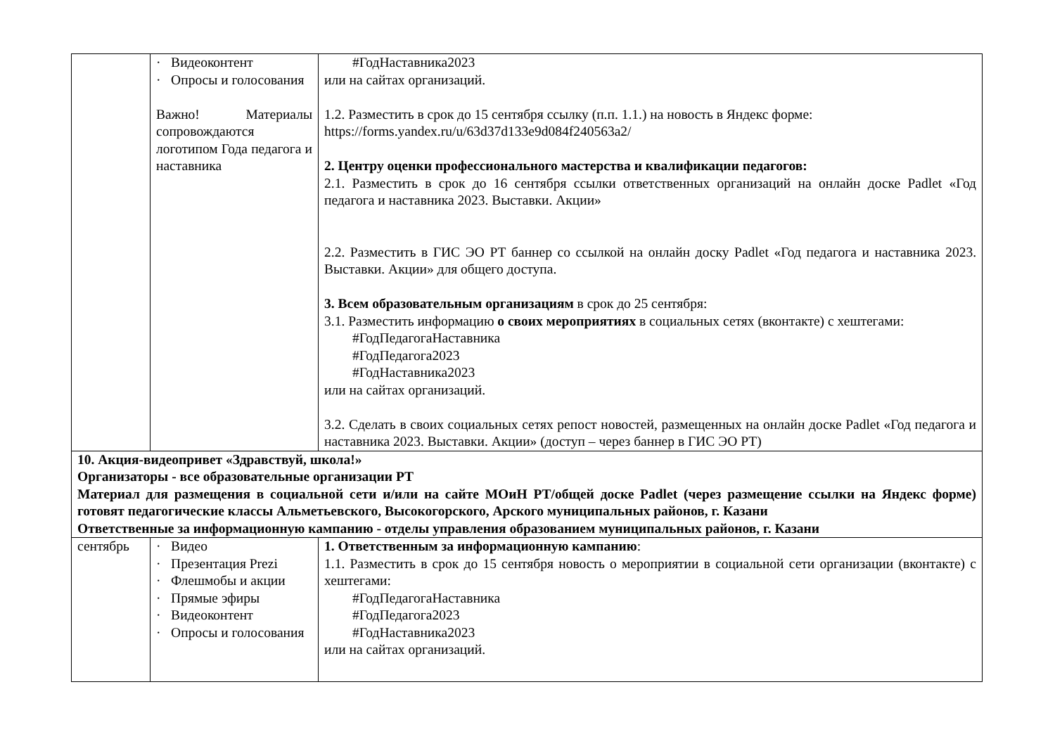| | · Видеоконтент · Опросы и голосования Важно! Материалы сопровождаются логотипом Года педагога и наставника | #ГодНаставника2023 или на сайтах организаций. 1.2. Разместить в срок до 15 сентября ссылку (п.п. 1.1.) на новость в Яндекс форме: https://forms.yandex.ru/u/63d37d133e9d084f240563a2/ 2. Центру оценки профессионального мастерства и квалификации педагогов: 2.1. Разместить в срок до 16 сентября ссылки ответственных организаций на онлайн доске Padlet «Год педагога и наставника 2023. Выставки. Акции» 2.2. Разместить в ГИС ЭО РТ баннер со ссылкой на онлайн доску Padlet «Год педагога и наставника 2023. Выставки. Акции» для общего доступа. 3. Всем образовательным организациям в срок до 25 сентября: 3.1. Разместить информацию о своих мероприятиях в социальных сетях (вконтакте) с хештегами: #ГодПедагогаНаставника #ГодПедагога2023 #ГодНаставника2023 или на сайтах организаций. 3.2. Сделать в своих социальных сетях репост новостей, размещенных на онлайн доске Padlet «Год педагога и наставника 2023. Выставки. Акции» (доступ – через баннер в ГИС ЭО РТ) |
| 10. Акция-видеопривет «Здравствуй, школа!» Организаторы - все образовательные организации РТ Материал для размещения в социальной сети и/или на сайте МОиН РТ/общей доске Padlet (через размещение ссылки на Яндекс форме) готовят педагогические классы Альметьевского, Высокогорского, Арского муниципальных районов, г. Казани Ответственные за информационную кампанию - отделы управления образованием муниципальных районов, г. Казани | | |
| сентябрь | · Видео · Презентация Prezi · Флешмобы и акции · Прямые эфиры · Видеоконтент · Опросы и голосования | 1. Ответственным за информационную кампанию : 1.1. Разместить в срок до 15 сентября новость о мероприятии в социальной сети организации (вконтакте) с хештегами: #ГодПедагогаНаставника #ГодПедагога2023 #ГодНаставника2023 или на сайтах организаций. |